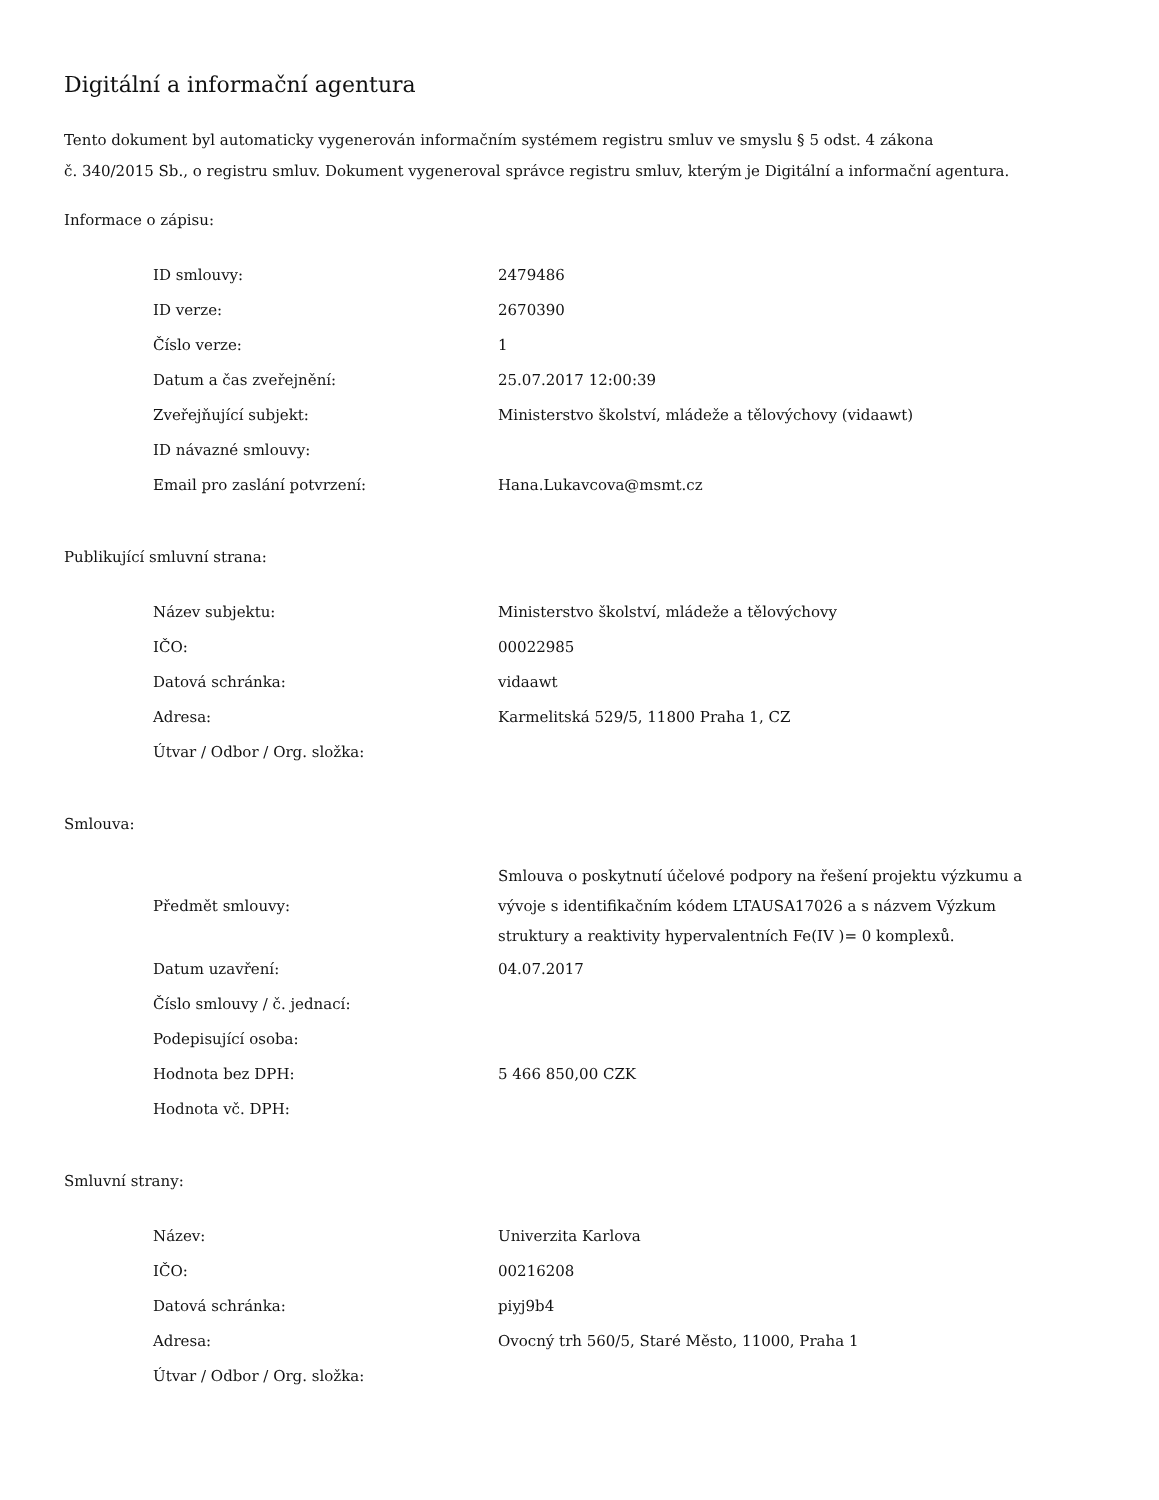Digitální a informační agentura
Tento dokument byl automaticky vygenerován informačním systémem registru smluv ve smyslu § 5 odst. 4 zákona
č. 340/2015 Sb., o registru smluv. Dokument vygeneroval správce registru smluv, kterým je Digitální a informační agentura.
Informace o zápisu:
| ID smlouvy: | 2479486 |
| ID verze: | 2670390 |
| Číslo verze: | 1 |
| Datum a čas zveřejnění: | 25.07.2017 12:00:39 |
| Zveřejňující subjekt: | Ministerstvo školství, mládeže a tělovýchovy (vidaawt) |
| ID návazné smlouvy: | |
| Email pro zaslání potvrzení: | Hana.Lukavcova@msmt.cz |
Publikující smluvní strana:
| Název subjektu: | Ministerstvo školství, mládeže a tělovýchovy |
| IČO: | 00022985 |
| Datová schránka: | vidaawt |
| Adresa: | Karmelitská 529/5, 11800 Praha 1, CZ |
| Útvar / Odbor / Org. složka: | |
Smlouva:
| Předmět smlouvy: | Smlouva o poskytnutí účelové podpory na řešení projektu výzkumu a vývoje s identifikačním kódem LTAUSA17026 a s názvem Výzkum struktury a reaktivity hypervalentních Fe(IV )= 0 komplexů. |
| Datum uzavření: | 04.07.2017 |
| Číslo smlouvy / č. jednací: | |
| Podepisující osoba: | |
| Hodnota bez DPH: | 5 466 850,00 CZK |
| Hodnota vč. DPH: | |
Smluvní strany:
| Název: | Univerzita Karlova |
| IČO: | 00216208 |
| Datová schránka: | piyj9b4 |
| Adresa: | Ovocný trh 560/5, Staré Město, 11000, Praha 1 |
| Útvar / Odbor / Org. složka: | |